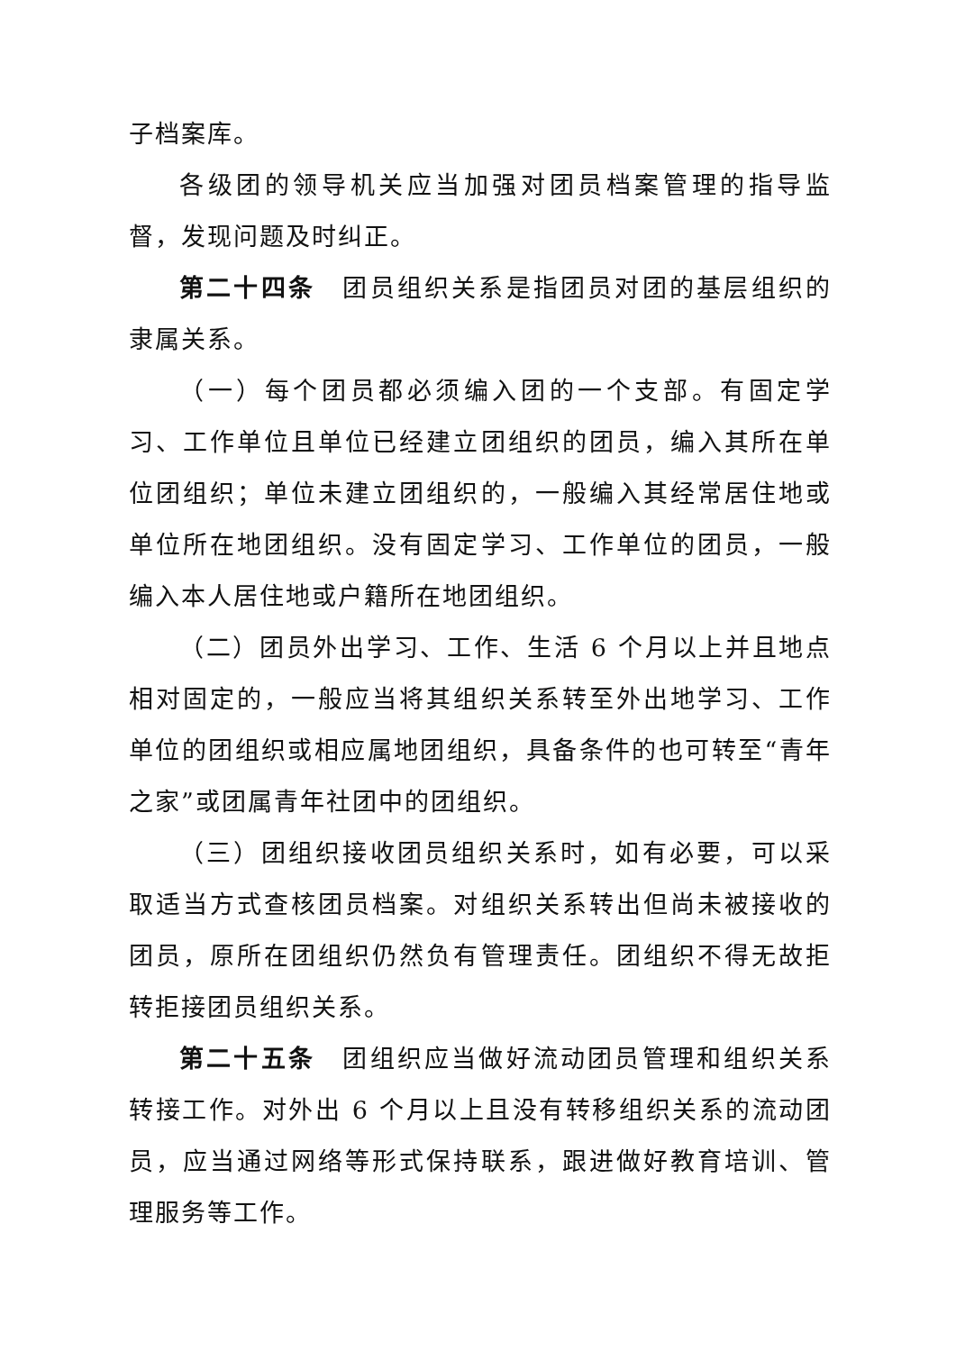子档案库。
各级团的领导机关应当加强对团员档案管理的指导监督，发现问题及时纠正。
第二十四条　团员组织关系是指团员对团的基层组织的隶属关系。
（一）每个团员都必须编入团的一个支部。有固定学习、工作单位且单位已经建立团组织的团员，编入其所在单位团组织；单位未建立团组织的，一般编入其经常居住地或单位所在地团组织。没有固定学习、工作单位的团员，一般编入本人居住地或户籍所在地团组织。
（二）团员外出学习、工作、生活 6 个月以上并且地点相对固定的，一般应当将其组织关系转至外出地学习、工作单位的团组织或相应属地团组织，具备条件的也可转至“青年之家”或团属青年社团中的团组织。
（三）团组织接收团员组织关系时，如有必要，可以采取适当方式查核团员档案。对组织关系转出但尚未被接收的团员，原所在团组织仍然负有管理责任。团组织不得无故拒转拒接团员组织关系。
第二十五条　团组织应当做好流动团员管理和组织关系转接工作。对外出 6 个月以上且没有转移组织关系的流动团员，应当通过网络等形式保持联系，跟进做好教育培训、管理服务等工作。